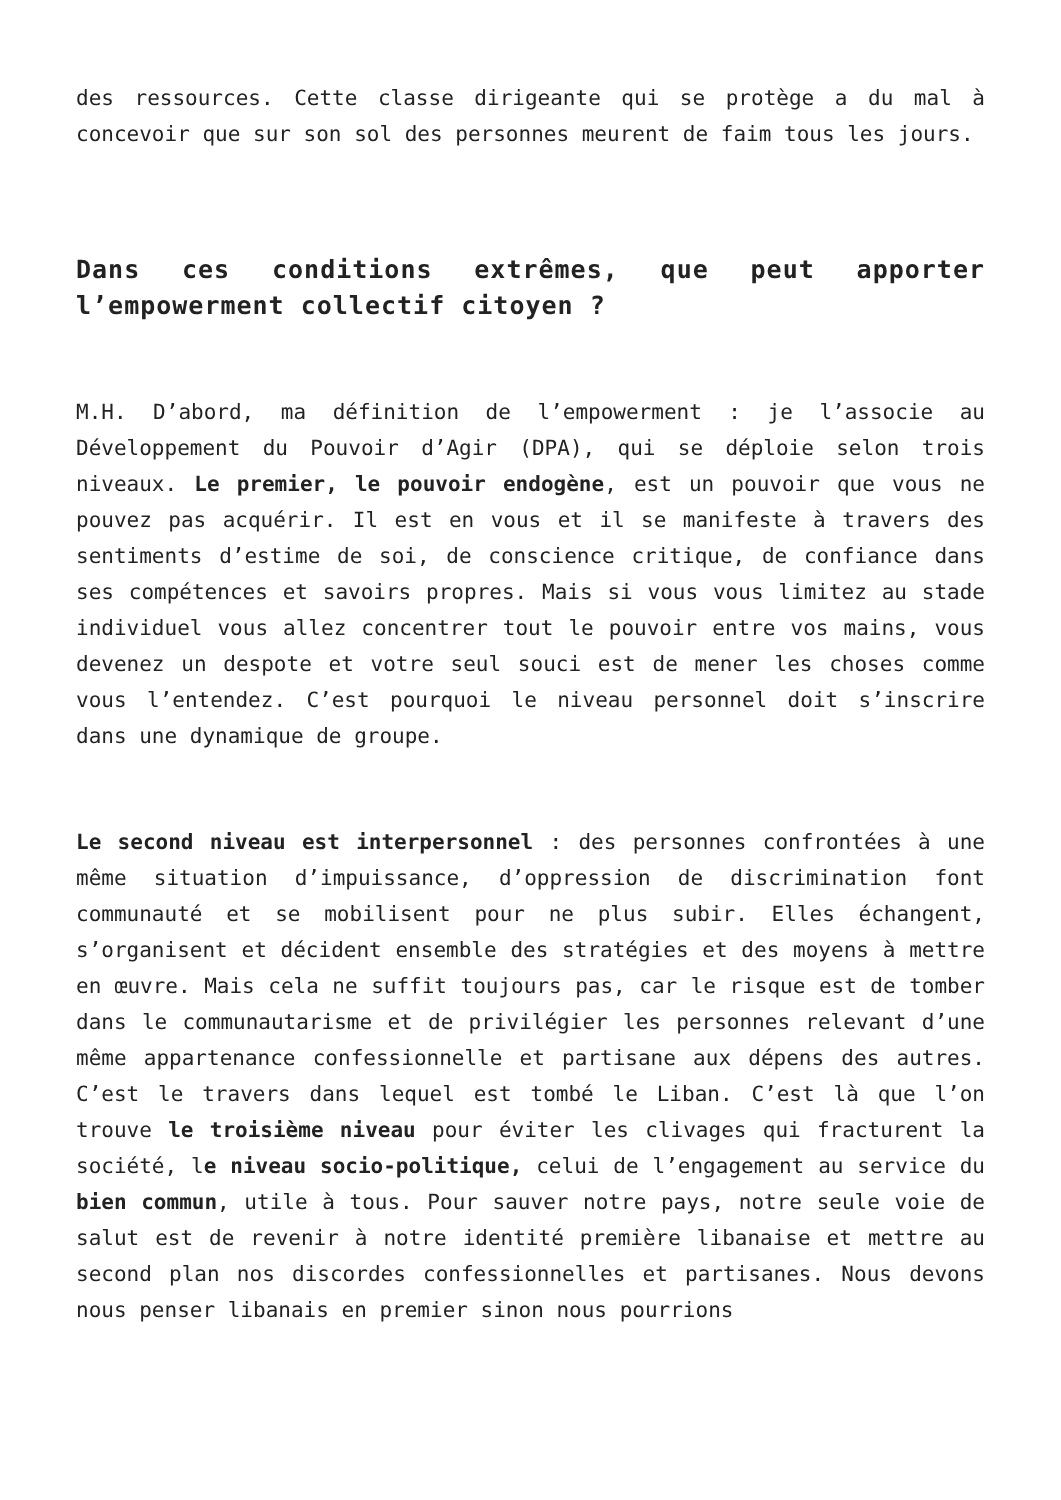des ressources. Cette classe dirigeante qui se protège a du mal à concevoir que sur son sol des personnes meurent de faim tous les jours.
Dans ces conditions extrêmes, que peut apporter l’empowerment collectif citoyen ?
M.H. D’abord, ma définition de l’empowerment : je l’associe au Développement du Pouvoir d’Agir (DPA), qui se déploie selon trois niveaux. Le premier, le pouvoir endogène, est un pouvoir que vous ne pouvez pas acquérir. Il est en vous et il se manifeste à travers des sentiments d’estime de soi, de conscience critique, de confiance dans ses compétences et savoirs propres. Mais si vous vous limitez au stade individuel vous allez concentrer tout le pouvoir entre vos mains, vous devenez un despote et votre seul souci est de mener les choses comme vous l’entendez. C’est pourquoi le niveau personnel doit s’inscrire dans une dynamique de groupe.
Le second niveau est interpersonnel : des personnes confrontées à une même situation d’impuissance, d’oppression de discrimination font communauté et se mobilisent pour ne plus subir. Elles échangent, s’organisent et décident ensemble des stratégies et des moyens à mettre en œuvre. Mais cela ne suffit toujours pas, car le risque est de tomber dans le communautarisme et de privilégier les personnes relevant d’une même appartenance confessionnelle et partisane aux dépens des autres. C’est le travers dans lequel est tombé le Liban. C’est là que l’on trouve le troisième niveau pour éviter les clivages qui fracturent la société, le niveau socio-politique, celui de l’engagement au service du bien commun, utile à tous. Pour sauver notre pays, notre seule voie de salut est de revenir à notre identité première libanaise et mettre au second plan nos discordes confessionnelles et partisanes. Nous devons nous penser libanais en premier sinon nous pourrions